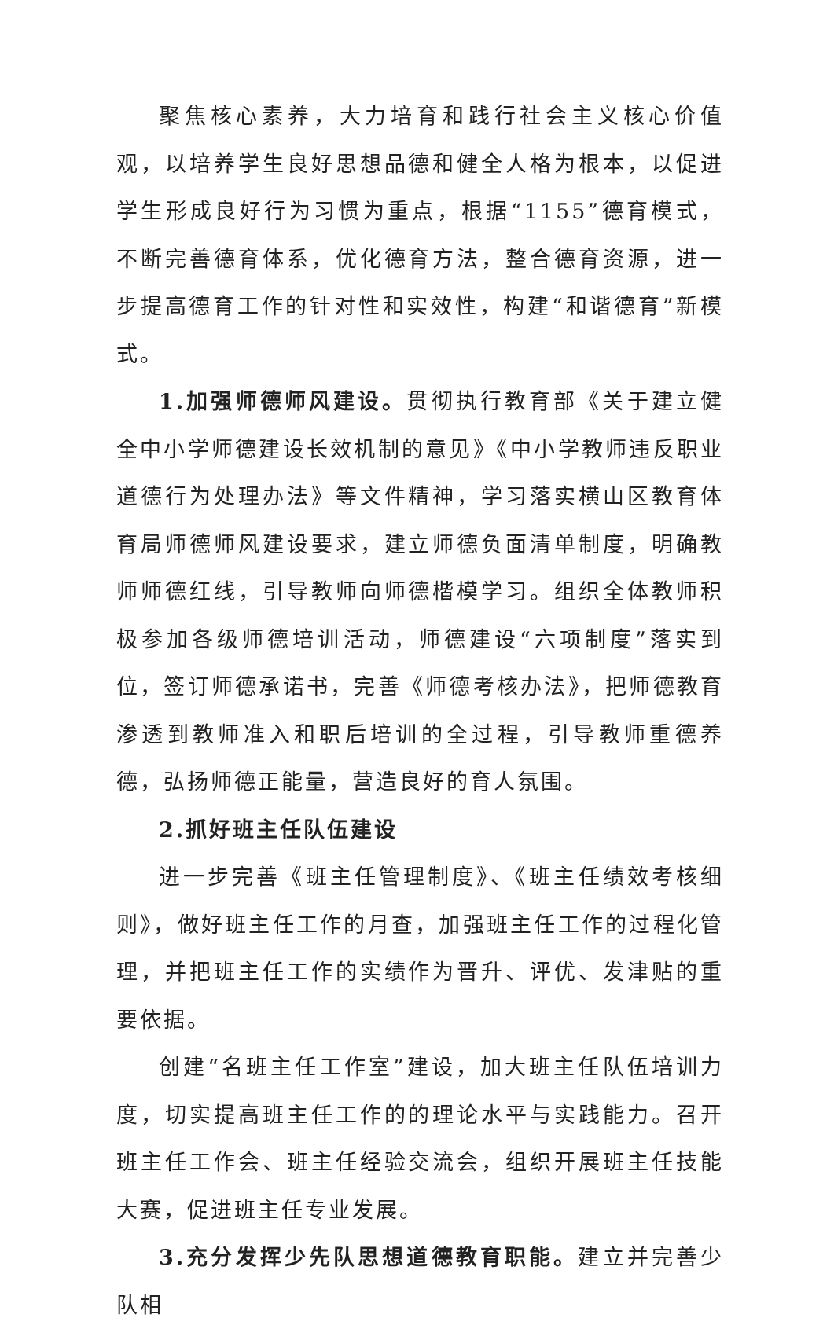聚焦核心素养，大力培育和践行社会主义核心价值观，以培养学生良好思想品德和健全人格为根本，以促进学生形成良好行为习惯为重点，根据“1155”德育模式，不断完善德育体系，优化德育方法，整合德育资源，进一步提高德育工作的针对性和实效性，构建“和谐德育”新模式。
1.加强师德师风建设。贯彻执行教育部《关于建立健全中小学师德建设长效机制的意见》《中小学教师违反职业道德行为处理办法》等文件精神，学习落实横山区教育体育局师德师风建设要求，建立师德负面清单制度，明确教师师德红线，引导教师向师德楷模学习。组织全体教师积极参加各级师德培训活动，师德建设“六项制度”落实到位，签订师德承诺书，完善《师德考核办法》，把师德教育渗透到教师准入和职后培训的全过程，引导教师重德养德，弘扬师德正能量，营造良好的育人氛围。
2.抓好班主任队伍建设
进一步完善《班主任管理制度》、《班主任绩效考核细则》，做好班主任工作的月查，加强班主任工作的过程化管理，并把班主任工作的实绩作为晋升、评优、发津贴的重要依据。
创建“名班主任工作室”建设，加大班主任队伍培训力度，切实提高班主任工作的的理论水平与实践能力。召开班主任工作会、班主任经验交流会，组织开展班主任技能大赛，促进班主任专业发展。
3.充分发挥少先队思想道德教育职能。建立并完善少队相